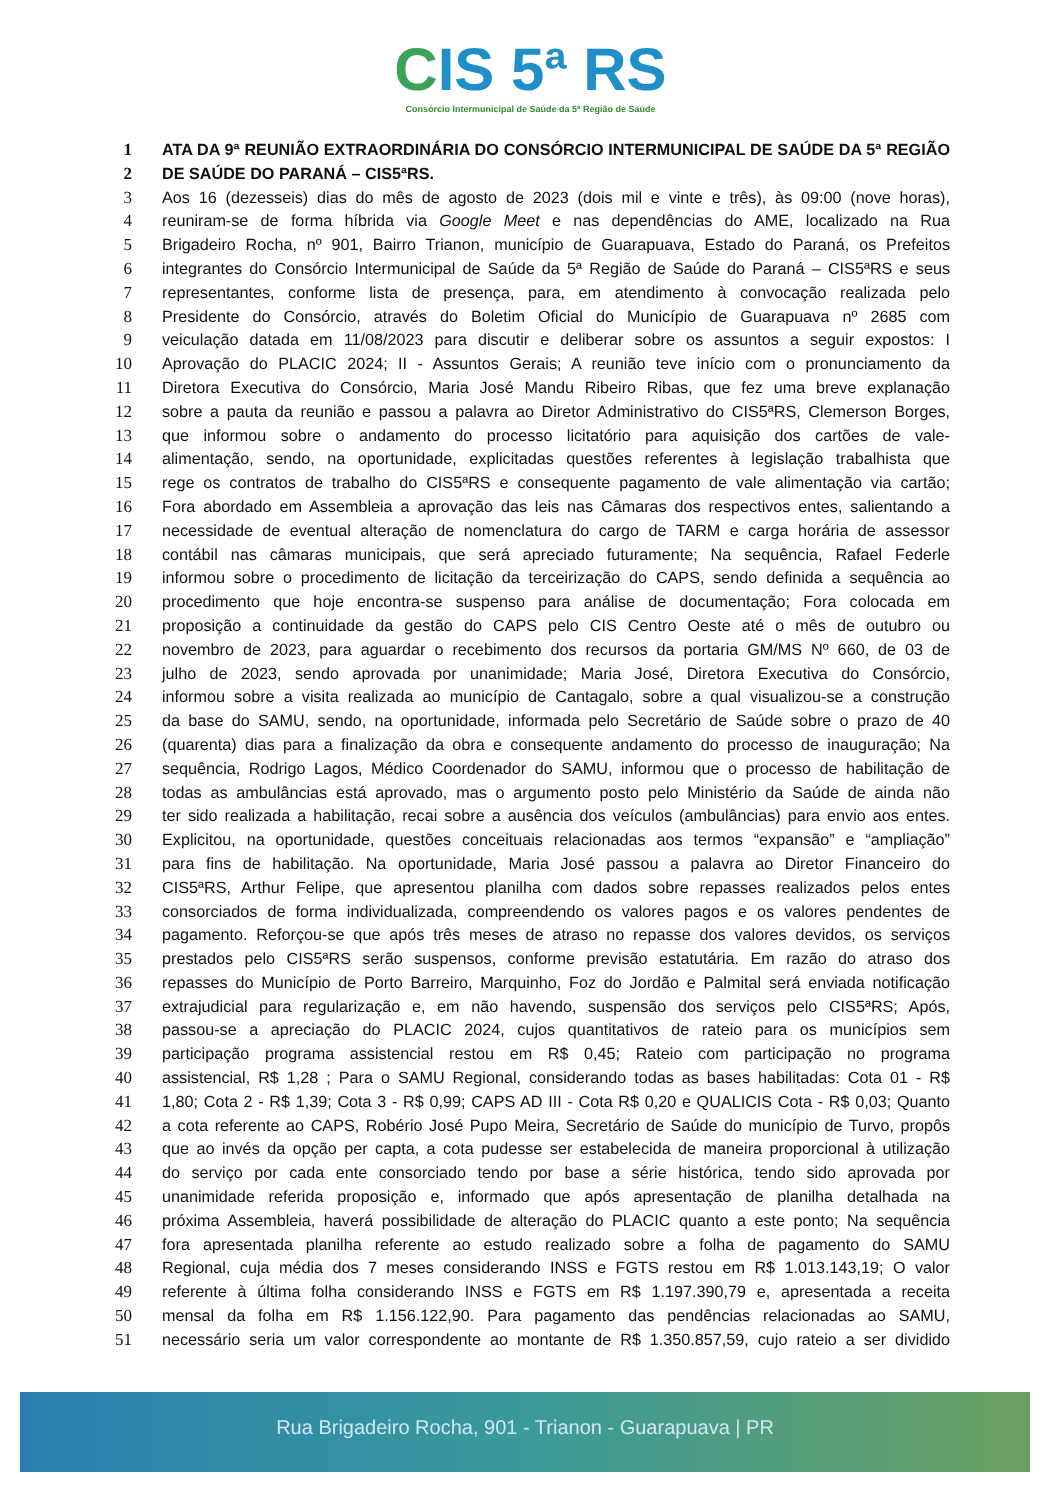CIS 5ª RS
Consórcio Intermunicipal de Saúde da 5ª Região de Saúde
1 ATA DA 9ª REUNIÃO EXTRAORDINÁRIA DO CONSÓRCIO INTERMUNICIPAL DE SAÚDE DA 5ª REGIÃO
2 DE SAÚDE DO PARANÁ – CIS5ªRS.
3 Aos 16 (dezesseis) dias do mês de agosto de 2023 (dois mil e vinte e três), às 09:00 (nove horas),
4 reuniram-se de forma híbrida via Google Meet e nas dependências do AME, localizado na Rua
5 Brigadeiro Rocha, nº 901, Bairro Trianon, município de Guarapuava, Estado do Paraná, os Prefeitos
6 integrantes do Consórcio Intermunicipal de Saúde da 5ª Região de Saúde do Paraná – CIS5ªRS e seus
7 representantes, conforme lista de presença, para, em atendimento à convocação realizada pelo
8 Presidente do Consórcio, através do Boletim Oficial do Município de Guarapuava nº 2685 com
9 veiculação datada em 11/08/2023 para discutir e deliberar sobre os assuntos a seguir expostos: I
10 Aprovação do PLACIC 2024; II - Assuntos Gerais; A reunião teve início com o pronunciamento da
11 Diretora Executiva do Consórcio, Maria José Mandu Ribeiro Ribas, que fez uma breve explanação
12 sobre a pauta da reunião e passou a palavra ao Diretor Administrativo do CIS5ªRS, Clemerson Borges,
13 que informou sobre o andamento do processo licitatório para aquisição dos cartões de vale-
14 alimentação, sendo, na oportunidade, explicitadas questões referentes à legislação trabalhista que
15 rege os contratos de trabalho do CIS5ªRS e consequente pagamento de vale alimentação via cartão;
16 Fora abordado em Assembleia a aprovação das leis nas Câmaras dos respectivos entes, salientando a
17 necessidade de eventual alteração de nomenclatura do cargo de TARM e carga horária de assessor
18 contábil nas câmaras municipais, que será apreciado futuramente; Na sequência, Rafael Federle
19 informou sobre o procedimento de licitação da terceirização do CAPS, sendo definida a sequência ao
20 procedimento que hoje encontra-se suspenso para análise de documentação; Fora colocada em
21 proposição a continuidade da gestão do CAPS pelo CIS Centro Oeste até o mês de outubro ou
22 novembro de 2023, para aguardar o recebimento dos recursos da portaria GM/MS Nº 660, de 03 de
23 julho de 2023, sendo aprovada por unanimidade; Maria José, Diretora Executiva do Consórcio,
24 informou sobre a visita realizada ao município de Cantagalo, sobre a qual visualizou-se a construção
25 da base do SAMU, sendo, na oportunidade, informada pelo Secretário de Saúde sobre o prazo de 40
26 (quarenta) dias para a finalização da obra e consequente andamento do processo de inauguração; Na
27 sequência, Rodrigo Lagos, Médico Coordenador do SAMU, informou que o processo de habilitação de
28 todas as ambulâncias está aprovado, mas o argumento posto pelo Ministério da Saúde de ainda não
29 ter sido realizada a habilitação, recai sobre a ausência dos veículos (ambulâncias) para envio aos entes.
30 Explicitou, na oportunidade, questões conceituais relacionadas aos termos “expansão” e “ampliação”
31 para fins de habilitação. Na oportunidade, Maria José passou a palavra ao Diretor Financeiro do
32 CIS5ªRS, Arthur Felipe, que apresentou planilha com dados sobre repasses realizados pelos entes
33 consorciados de forma individualizada, compreendendo os valores pagos e os valores pendentes de
34 pagamento. Reforçou-se que após três meses de atraso no repasse dos valores devidos, os serviços
35 prestados pelo CIS5ªRS serão suspensos, conforme previsão estatutária. Em razão do atraso dos
36 repasses do Município de Porto Barreiro, Marquinho, Foz do Jordão e Palmital será enviada notificação
37 extrajudicial para regularização e, em não havendo, suspensão dos serviços pelo CIS5ªRS; Após,
38 passou-se a apreciação do PLACIC 2024, cujos quantitativos de rateio para os municípios sem
39 participação programa assistencial restou em R$ 0,45; Rateio com participação no programa
40 assistencial, R$ 1,28 ; Para o SAMU Regional, considerando todas as bases habilitadas: Cota 01 - R$
41 1,80; Cota 2 - R$ 1,39; Cota 3 - R$ 0,99; CAPS AD III - Cota R$ 0,20 e QUALICIS Cota - R$ 0,03; Quanto
42 a cota referente ao CAPS, Robério José Pupo Meira, Secretário de Saúde do município de Turvo, propôs
43 que ao invés da opção per capta, a cota pudesse ser estabelecida de maneira proporcional à utilização
44 do serviço por cada ente consorciado tendo por base a série histórica, tendo sido aprovada por
45 unanimidade referida proposição e, informado que após apresentação de planilha detalhada na
46 próxima Assembleia, haverá possibilidade de alteração do PLACIC quanto a este ponto; Na sequência
47 fora apresentada planilha referente ao estudo realizado sobre a folha de pagamento do SAMU
48 Regional, cuja média dos 7 meses considerando INSS e FGTS restou em R$ 1.013.143,19; O valor
49 referente à última folha considerando INSS e FGTS em R$ 1.197.390,79 e, apresentada a receita
50 mensal da folha em R$ 1.156.122,90. Para pagamento das pendências relacionadas ao SAMU,
51 necessário seria um valor correspondente ao montante de R$ 1.350.857,59, cujo rateio a ser dividido
Rua Brigadeiro Rocha, 901 - Trianon - Guarapuava | PR